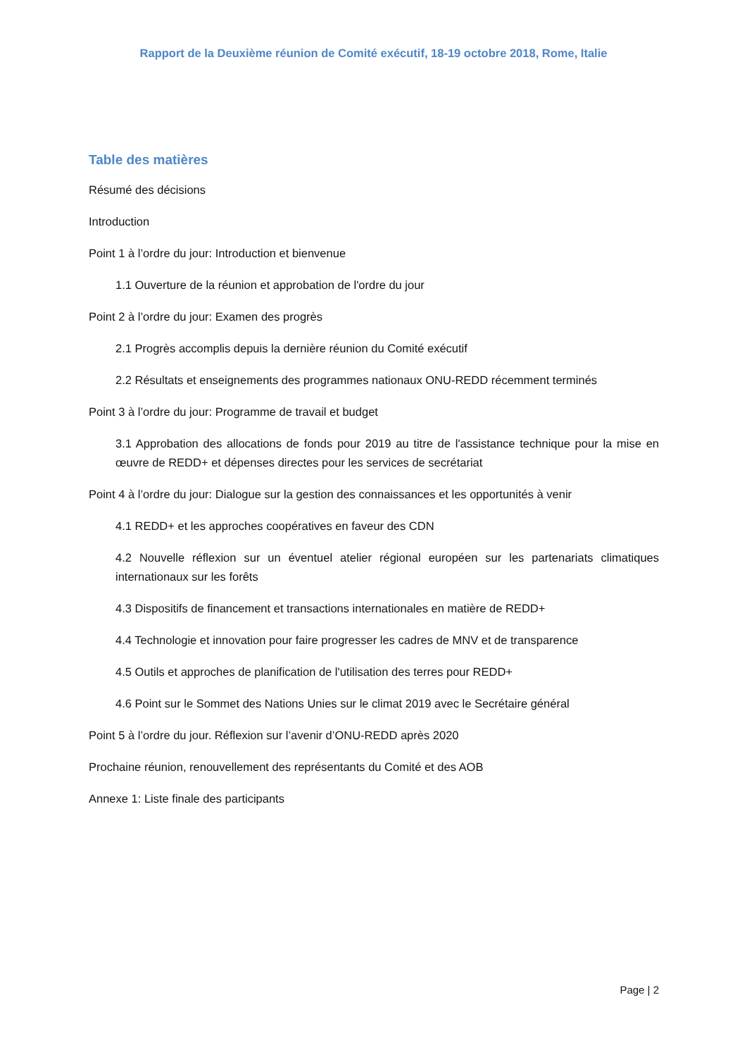Rapport de la Deuxième réunion de Comité exécutif, 18-19 octobre 2018, Rome, Italie
Table des matières
Résumé des décisions
Introduction
Point 1 à l’ordre du jour: Introduction et bienvenue
1.1 Ouverture de la réunion et approbation de l'ordre du jour
Point 2 à l’ordre du jour: Examen des progrès
2.1 Progrès accomplis depuis la dernière réunion du Comité exécutif
2.2 Résultats et enseignements des programmes nationaux ONU-REDD récemment terminés
Point 3 à l’ordre du jour: Programme de travail et budget
3.1 Approbation des allocations de fonds pour 2019 au titre de l'assistance technique pour la mise en œuvre de REDD+ et dépenses directes pour les services de secrétariat
Point 4 à l’ordre du jour: Dialogue sur la gestion des connaissances et les opportunités à venir
4.1 REDD+ et les approches coopératives en faveur des CDN
4.2 Nouvelle réflexion sur un éventuel atelier régional européen sur les partenariats climatiques internationaux sur les forêts
4.3 Dispositifs de financement et transactions internationales en matière de REDD+
4.4 Technologie et innovation pour faire progresser les cadres de MNV et de transparence
4.5 Outils et approches de planification de l'utilisation des terres pour REDD+
4.6 Point sur le Sommet des Nations Unies sur le climat 2019 avec le Secrétaire général
Point 5 à l’ordre du jour. Réflexion sur l’avenir d’ONU-REDD après 2020
Prochaine réunion, renouvellement des représentants du Comité et des AOB
Annexe 1: Liste finale des participants
Page | 2